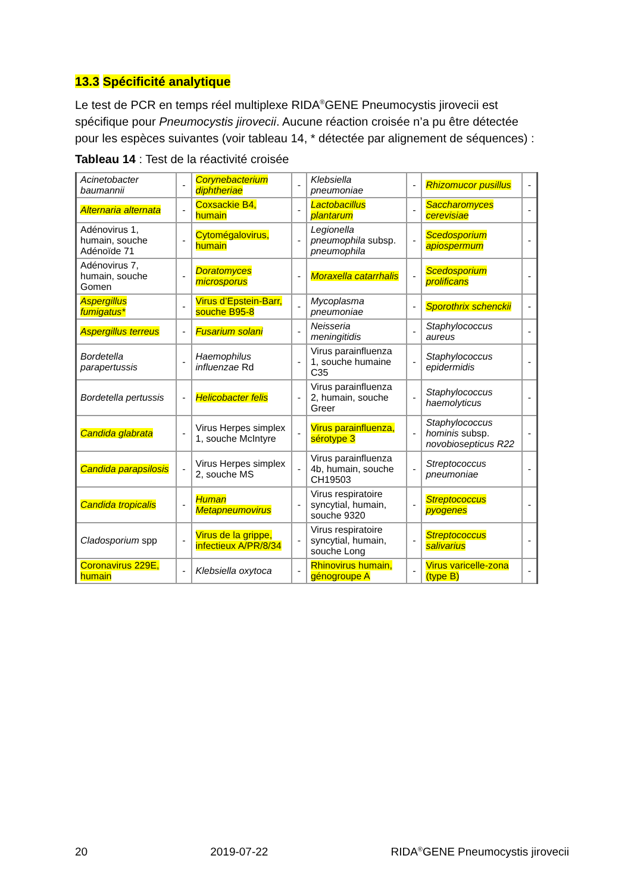13.3 Spécificité analytique
Le test de PCR en temps réel multiplexe RIDA<sup>®</sup>GENE Pneumocystis jirovecii est spécifique pour Pneumocystis jirovecii. Aucune réaction croisée n’a pu être détectée pour les espèces suivantes (voir tableau 14, * détectée par alignement de séquences) :
Tableau 14 : Test de la réactivité croisée
| Acinetobacter baumannii | - | Corynebacterium diphtheriae | - | Klebsiella pneumoniae | - | Rhizomucor pusillus | - |
| Alternaria alternata | - | Coxsackie B4, humain | - | Lactobacillus plantarum | - | Saccharomyces cerevisiae | - |
| Adénovirus 1, humain, souche Adénoïde 71 | - | Cytomégalovirus, humain | - | Legionella pneumophila subsp. pneumophila | - | Scedosporium apiospermum | - |
| Adénovirus 7, humain, souche Gomen | - | Doratomyces microsporus | - | Moraxella catarrhalis | - | Scedosporium prolificans | - |
| Aspergillus fumigatus* | - | Virus d’Epstein-Barr, souche B95-8 | - | Mycoplasma pneumoniae | - | Sporothrix schenckii | - |
| Aspergillus terreus | - | Fusarium solani | - | Neisseria meningitidis | - | Staphylococcus aureus | - |
| Bordetella parapertussis | - | Haemophilus influenzae Rd | - | Virus parainfluenza 1, souche humaine C35 | - | Staphylococcus epidermidis | - |
| Bordetella pertussis | - | Helicobacter felis | - | Virus parainfluenza 2, humain, souche Greer | - | Staphylococcus haemolyticus | - |
| Candida glabrata | - | Virus Herpes simplex 1, souche McIntyre | - | Virus parainfluenza, sérotype 3 | - | Staphylococcus hominis subsp. novobiosepticus R22 | - |
| Candida parapsilosis | - | Virus Herpes simplex 2, souche MS | - | Virus parainfluenza 4b, humain, souche CH19503 | - | Streptococcus pneumoniae | - |
| Candida tropicalis | - | Human Metapneumovirus | - | Virus respiratoire syncytial, humain, souche 9320 | - | Streptococcus pyogenes | - |
| Cladosporium spp | - | Virus de la grippe, infectieux A/PR/8/34 | - | Virus respiratoire syncytial, humain, souche Long | - | Streptococcus salivarius | - |
| Coronavirus 229E, humain | - | Klebsiella oxytoca | - | Rhinovirus humain, génogroupe A | - | Virus varicelle-zona (type B) | - |
20 2019-07-22 RIDA<sup>®</sup>GENE Pneumocystis jirovecii